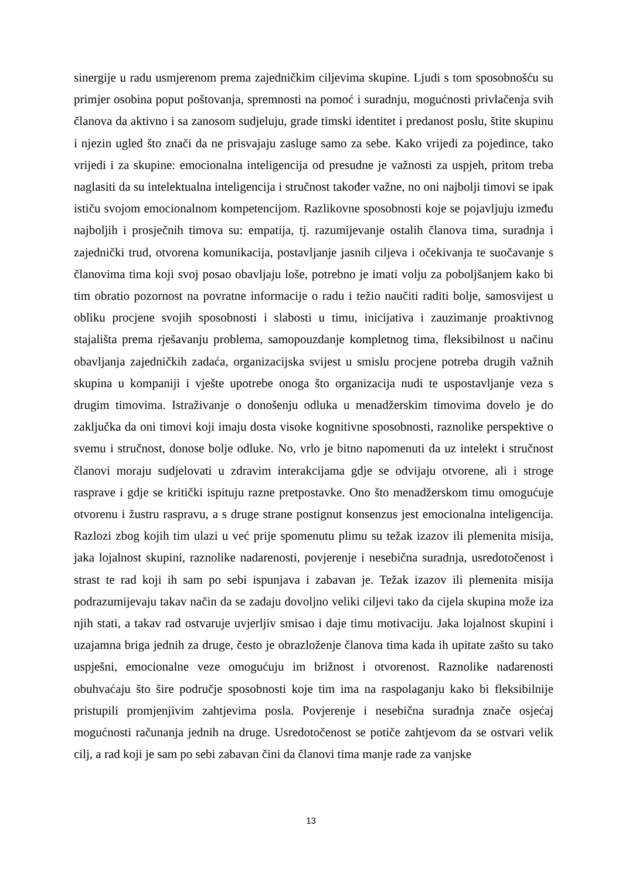sinergije u radu usmjerenom prema zajedničkim ciljevima skupine. Ljudi s tom sposobnošću su primjer osobina poput poštovanja, spremnosti na pomoć i suradnju, mogućnosti privlačenja svih članova da aktivno i sa zanosom sudjeluju, grade timski identitet i predanost poslu, štite skupinu i njezin ugled što znači da ne prisvajaju zasluge samo za sebe. Kako vrijedi za pojedince, tako vrijedi i za skupine: emocionalna inteligencija od presudne je važnosti za uspjeh, pritom treba naglasiti da su intelektualna inteligencija i stručnost također važne, no oni najbolji timovi se ipak ističu svojom emocionalnom kompetencijom. Razlikovne sposobnosti koje se pojavljuju između najboljih i prosječnih timova su: empatija, tj. razumijevanje ostalih članova tima, suradnja i zajednički trud, otvorena komunikacija, postavljanje jasnih ciljeva i očekivanja te suočavanje s članovima tima koji svoj posao obavljaju loše, potrebno je imati volju za poboljšanjem kako bi tim obratio pozornost na povratne informacije o radu i težio naučiti raditi bolje, samosvijest u obliku procjene svojih sposobnosti i slabosti u timu, inicijativa i zauzimanje proaktivnog stajališta prema rješavanju problema, samopouzdanje kompletnog tima, fleksibilnost u načinu obavljanja zajedničkih zadaća, organizacijska svijest u smislu procjene potreba drugih važnih skupina u kompaniji i vješte upotrebe onoga što organizacija nudi te uspostavljanje veza s drugim timovima. Istraživanje o donošenju odluka u menadžerskim timovima dovelo je do zaključka da oni timovi koji imaju dosta visoke kognitivne sposobnosti, raznolike perspektive o svemu i stručnost, donose bolje odluke. No, vrlo je bitno napomenuti da uz intelekt i stručnost članovi moraju sudjelovati u zdravim interakcijama gdje se odvijaju otvorene, ali i stroge rasprave i gdje se kritički ispituju razne pretpostavke. Ono što menadžerskom timu omogućuje otvorenu i žustru raspravu, a s druge strane postignut konsenzus jest emocionalna inteligencija. Razlozi zbog kojih tim ulazi u već prije spomenutu plimu su težak izazov ili plemenita misija, jaka lojalnost skupini, raznolike nadarenosti, povjerenje i nesebična suradnja, usredotočenost i strast te rad koji ih sam po sebi ispunjava i zabavan je. Težak izazov ili plemenita misija podrazumijevaju takav način da se zadaju dovoljno veliki ciljevi tako da cijela skupina može iza njih stati, a takav rad ostvaruje uvjerljiv smisao i daje timu motivaciju. Jaka lojalnost skupini i uzajamna briga jednih za druge, često je obrazloženje članova tima kada ih upitate zašto su tako uspješni, emocionalne veze omogućuju im brižnost i otvorenost. Raznolike nadarenosti obuhvaćaju što šire područje sposobnosti koje tim ima na raspolaganju kako bi fleksibilnije pristupili promjenjivim zahtjevima posla. Povjerenje i nesebična suradnja znače osjećaj mogućnosti računanja jednih na druge. Usredotočenost se potiče zahtjevom da se ostvari velik cilj, a rad koji je sam po sebi zabavan čini da članovi tima manje rade za vanjske
13